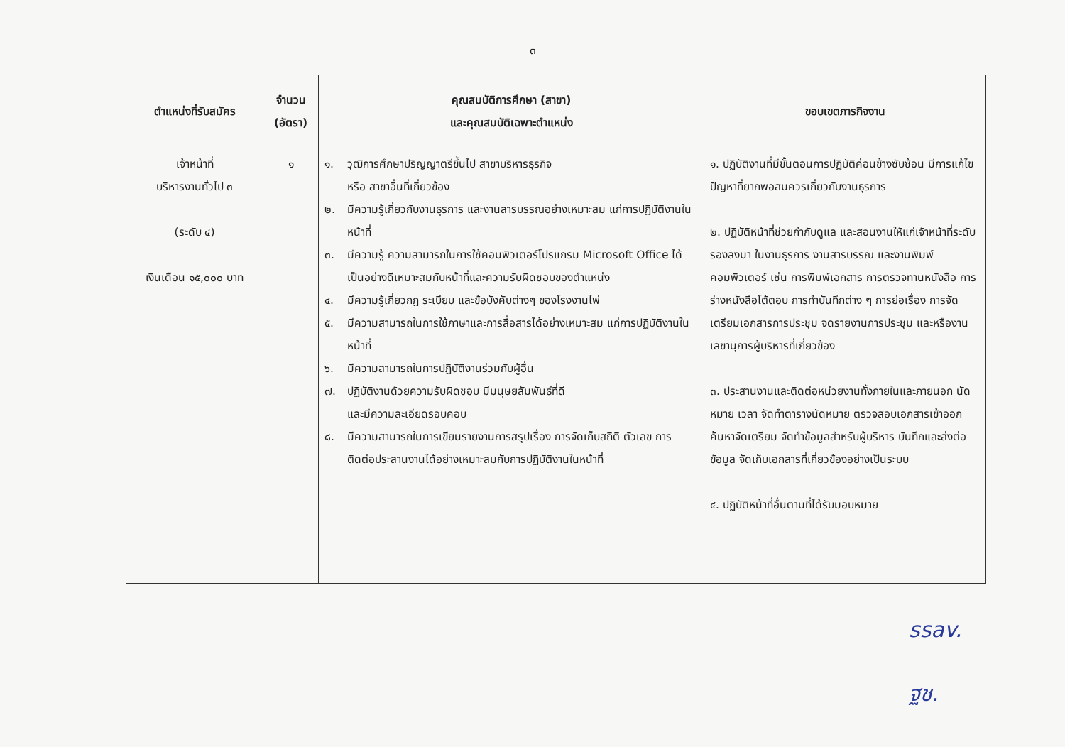๓
| ตำแหน่งที่รับสมัคร | จำนวน (อัตรา) | คุณสมบัติการศึกษา (สาขา) และคุณสมบัติเฉพาะตำแหน่ง | ขอบเขตภารกิจงาน |
| --- | --- | --- | --- |
| เจ้าหน้าที่ บริหารงานทั่วไป ๓ (ระดับ ๔) เงินเดือน ๑๕,๐๐๐ บาท | ๑ | ๑. วุฒิการศึกษาปริญญาตรีขึ้นไป สาขาบริหารธุรกิจ หรือ สาขาอื่นที่เกี่ยวข้อง ๒. มีความรู้เกี่ยวกับงานธุรการ และงานสารบรรณอย่างเหมาะสม แก่การปฏิบัติงานในหน้าที่ ๓. มีความรู้ ความสามารถในการใช้คอมพิวเตอร์โปรแกรม Microsoft Office ได้เป็นอย่างดีเหมาะสมกับหน้าที่และความรับผิดชอบของตำแหน่ง ๔. มีความรู้เกี่ยวกฎ ระเบียบ และข้อบังคับต่างๆ ของโรงงานไพ่ ๕. มีความสามารถในการใช้ภาษาและการสื่อสารได้อย่างเหมาะสม แก่การปฏิบัติงานในหน้าที่ ๖. มีความสามารถในการปฏิบัติงานร่วมกับผู้อื่น ๗. ปฏิบัติงานด้วยความรับผิดชอบ มีมนุษยสัมพันธ์ที่ดี และมีความละเอียดรอบคอบ ๘. มีความสามารถในการเขียนรายงานการสรุปเรื่อง การจัดเก็บสถิติ ตัวเลข การติดต่อประสานงานได้อย่างเหมาะสมกับการปฏิบัติงานในหน้าที่ | ๑. ปฏิบัติงานที่มีขั้นตอนการปฏิบัติค่อนข้างซับซ้อน มีการแก้ไขปัญหาที่ยากพอสมควรเกี่ยวกับงานธุรการ ๒. ปฏิบัติหน้าที่ช่วยกำกับดูแล และสอนงานให้แก่เจ้าหน้าที่ระดับรองลงมา ในงานธุรการ งานสารบรรณ และงานพิมพ์คอมพิวเตอร์ เช่น การพิมพ์เอกสาร การตรวจทานหนังสือ การร่างหนังสือโต้ตอบ การทำบันทึกต่าง ๆ การย่อเรื่อง การจัดเตรียมเอกสารการประชุม จดรายงานการประชุม และหรืองานเลขานุการผู้บริหารที่เกี่ยวข้อง ๓. ประสานงานและติดต่อหน่วยงานทั้งภายในและภายนอก นัดหมาย เวลา จัดทำตารางนัดหมาย ตรวจสอบเอกสารเข้าออก ค้นหาจัดเตรียม จัดทำข้อมูลสำหรับผู้บริหาร บันทึกและส่งต่อข้อมูล จัดเก็บเอกสารที่เกี่ยวข้องอย่างเป็นระบบ ๔. ปฏิบัติหน้าที่อื่นตามที่ได้รับมอบหมาย |
ssav.
ฐช.